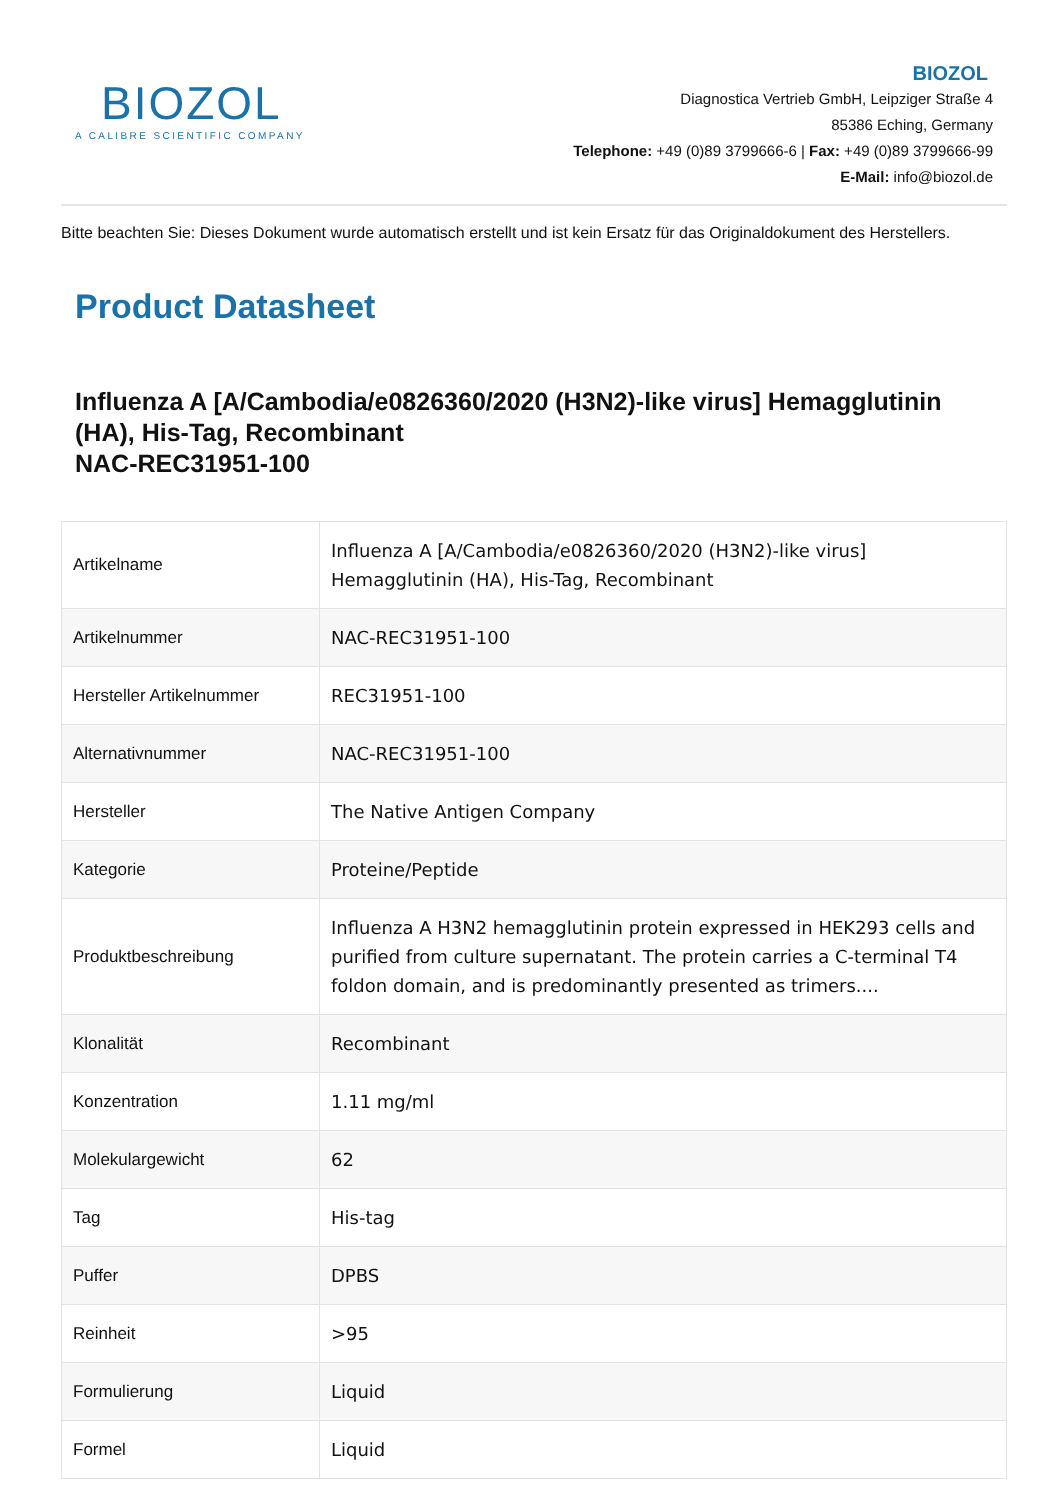BIOZOL
A CALIBRE SCIENTIFIC COMPANY
BIOZOL
Diagnostica Vertrieb GmbH, Leipziger Straße 4
85386 Eching, Germany
Telephone: +49 (0)89 3799666-6 | Fax: +49 (0)89 3799666-99
E-Mail: info@biozol.de
Bitte beachten Sie: Dieses Dokument wurde automatisch erstellt und ist kein Ersatz für das Originaldokument des Herstellers.
Product Datasheet
Influenza A [A/Cambodia/e0826360/2020 (H3N2)-like virus] Hemagglutinin (HA), His-Tag, Recombinant
NAC-REC31951-100
| Artikelname | Influenza A [A/Cambodia/e0826360/2020 (H3N2)-like virus] Hemagglutinin (HA), His-Tag, Recombinant |
| Artikelnummer | NAC-REC31951-100 |
| Hersteller Artikelnummer | REC31951-100 |
| Alternativnummer | NAC-REC31951-100 |
| Hersteller | The Native Antigen Company |
| Kategorie | Proteine/Peptide |
| Produktbeschreibung | Influenza A H3N2 hemagglutinin protein expressed in HEK293 cells and purified from culture supernatant. The protein carries a C-terminal T4 foldon domain, and is predominantly presented as trimers.... |
| Klonalität | Recombinant |
| Konzentration | 1.11 mg/ml |
| Molekulargewicht | 62 |
| Tag | His-tag |
| Puffer | DPBS |
| Reinheit | >95 |
| Formulierung | Liquid |
| Formel | Liquid |